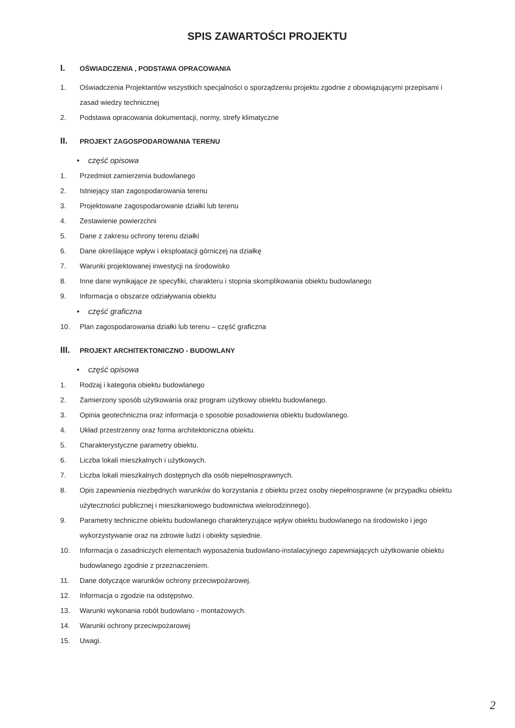SPIS ZAWARTOŚCI PROJEKTU
I.
OŚWIADCZENIA , PODSTAWA OPRACOWANIA
1. Oświadczenia Projektantów wszystkich specjalności o sporządzeniu projektu zgodnie z obowiązującymi przepisami i zasad wiedzy technicznej
2. Podstawa opracowania dokumentacji, normy, strefy klimatyczne
II.
PROJEKT ZAGOSPODAROWANIA TERENU
• część opisowa
1. Przedmiot zamierzenia budowlanego
2. Istniejący stan zagospodarowania terenu
3. Projektowane zagospodarowanie działki lub terenu
4. Zestawienie powierzchni
5. Dane z zakresu ochrony terenu działki
6. Dane określające wpływ i eksploatacji górniczej na działkę
7. Warunki projektowanej inwestycji na środowisko
8. Inne dane wynikające ze specyfiki, charakteru i stopnia skomplikowania obiektu budowlanego
9. Informacja o obszarze odziaływania obiektu
• część graficzna
10. Plan zagospodarowania działki lub terenu – część graficzna
III.
PROJEKT ARCHITEKTONICZNO - BUDOWLANY
• część opisowa
1. Rodzaj i kategoria obiektu budowlanego
2. Zamierzony sposób użytkowania oraz program użytkowy obiektu budowlanego.
3. Opinia geotechniczna oraz informacja o sposobie posadowienia obiektu budowlanego.
4. Układ przestrzenny oraz forma architektoniczna obiektu.
5. Charakterystyczne parametry obiektu.
6. Liczba lokali mieszkalnych i użytkowych.
7. Liczba lokali mieszkalnych dostępnych dla osób niepełnosprawnych.
8. Opis zapewnienia niezbędnych warunków do korzystania z obiektu przez osoby niepełnosprawne (w przypadku obiektu użyteczności publicznej i mieszkaniowego budownictwa wielorodzinnego).
9. Parametry techniczne obiektu budowlanego charakteryzujące wpływ obiektu budowlanego na środowisko i jego wykorzystywanie oraz na zdrowie ludzi i obiekty sąsiednie.
10. Informacja o zasadniczych elementach wyposażenia budowlano-instalacyjnego zapewniających użytkowanie obiektu budowlanego zgodnie z przeznaczeniem.
11. Dane dotyczące warunków ochrony przeciwpożarowej.
12. Informacja o zgodzie na odstępstwo.
13. Warunki wykonania robót budowlano - montażowych.
14. Warunki ochrony przeciwpożarowej
15. Uwagi.
2